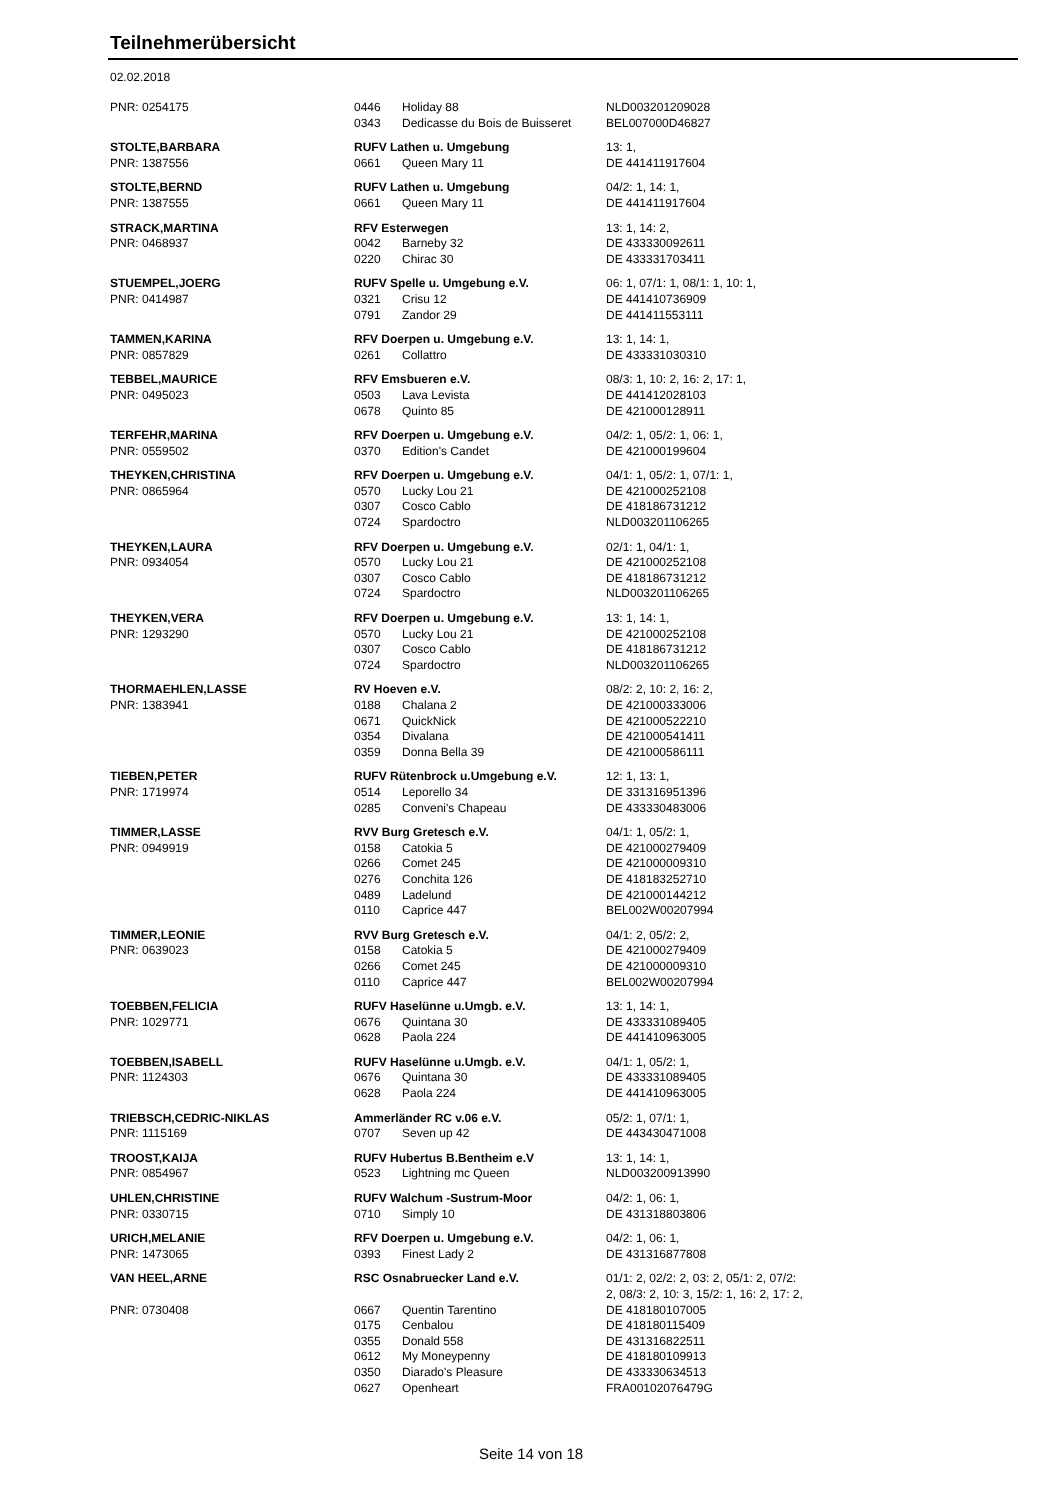Teilnehmerübersicht
02.02.2018
| PNR: 0254175 | 0446 | Holiday 88 | NLD003201209028 |
| | 0343 | Dedicasse du Bois de Buisseret | BEL007000D46827 |
| STOLTE,BARBARA | RUFV Lathen u. Umgebung | | 13: 1, |
| PNR: 1387556 | 0661 | Queen Mary 11 | DE 441411917604 |
| STOLTE,BERND | RUFV Lathen u. Umgebung | | 04/2: 1, 14: 1, |
| PNR: 1387555 | 0661 | Queen Mary 11 | DE 441411917604 |
| STRACK,MARTINA | RFV Esterwegen | | 13: 1, 14: 2, |
| PNR: 0468937 | 0042 | Barneby 32 | DE 433330092611 |
| | 0220 | Chirac 30 | DE 433331703411 |
| STUEMPEL,JOERG | RUFV Spelle u. Umgebung e.V. | | 06: 1, 07/1: 1, 08/1: 1, 10: 1, |
| PNR: 0414987 | 0321 | Crisu 12 | DE 441410736909 |
| | 0791 | Zandor 29 | DE 441411553111 |
| TAMMEN,KARINA | RFV Doerpen u. Umgebung e.V. | | 13: 1, 14: 1, |
| PNR: 0857829 | 0261 | Collattro | DE 433331030310 |
| TEBBEL,MAURICE | RFV Emsbueren e.V. | | 08/3: 1, 10: 2, 16: 2, 17: 1, |
| PNR: 0495023 | 0503 | Lava Levista | DE 441412028103 |
| | 0678 | Quinto 85 | DE 421000128911 |
| TERFEHR,MARINA | RFV Doerpen u. Umgebung e.V. | | 04/2: 1, 05/2: 1, 06: 1, |
| PNR: 0559502 | 0370 | Edition's Candet | DE 421000199604 |
| THEYKEN,CHRISTINA | RFV Doerpen u. Umgebung e.V. | | 04/1: 1, 05/2: 1, 07/1: 1, |
| PNR: 0865964 | 0570 | Lucky Lou 21 | DE 421000252108 |
| | 0307 | Cosco Cablo | DE 418186731212 |
| | 0724 | Spardoctro | NLD003201106265 |
| THEYKEN,LAURA | RFV Doerpen u. Umgebung e.V. | | 02/1: 1, 04/1: 1, |
| PNR: 0934054 | 0570 | Lucky Lou 21 | DE 421000252108 |
| | 0307 | Cosco Cablo | DE 418186731212 |
| | 0724 | Spardoctro | NLD003201106265 |
| THEYKEN,VERA | RFV Doerpen u. Umgebung e.V. | | 13: 1, 14: 1, |
| PNR: 1293290 | 0570 | Lucky Lou 21 | DE 421000252108 |
| | 0307 | Cosco Cablo | DE 418186731212 |
| | 0724 | Spardoctro | NLD003201106265 |
| THORMAEHLEN,LASSE | RV Hoeven e.V. | | 08/2: 2, 10: 2, 16: 2, |
| PNR: 1383941 | 0188 | Chalana 2 | DE 421000333006 |
| | 0671 | QuickNick | DE 421000522210 |
| | 0354 | Divalana | DE 421000541411 |
| | 0359 | Donna Bella 39 | DE 421000586111 |
| TIEBEN,PETER | RUFV Rütenbrock u.Umgebung e.V. | | 12: 1, 13: 1, |
| PNR: 1719974 | 0514 | Leporello 34 | DE 331316951396 |
| | 0285 | Conveni's Chapeau | DE 433330483006 |
| TIMMER,LASSE | RVV Burg Gretesch e.V. | | 04/1: 1, 05/2: 1, |
| PNR: 0949919 | 0158 | Catokia 5 | DE 421000279409 |
| | 0266 | Comet 245 | DE 421000009310 |
| | 0276 | Conchita 126 | DE 418183252710 |
| | 0489 | Ladelund | DE 421000144212 |
| | 0110 | Caprice 447 | BEL002W00207994 |
| TIMMER,LEONIE | RVV Burg Gretesch e.V. | | 04/1: 2, 05/2: 2, |
| PNR: 0639023 | 0158 | Catokia 5 | DE 421000279409 |
| | 0266 | Comet 245 | DE 421000009310 |
| | 0110 | Caprice 447 | BEL002W00207994 |
| TOEBBEN,FELICIA | RUFV Haselünne u.Umgb. e.V. | | 13: 1, 14: 1, |
| PNR: 1029771 | 0676 | Quintana 30 | DE 433331089405 |
| | 0628 | Paola 224 | DE 441410963005 |
| TOEBBEN,ISABELL | RUFV Haselünne u.Umgb. e.V. | | 04/1: 1, 05/2: 1, |
| PNR: 1124303 | 0676 | Quintana 30 | DE 433331089405 |
| | 0628 | Paola 224 | DE 441410963005 |
| TRIEBSCH,CEDRIC-NIKLAS | Ammerländer RC v.06 e.V. | | 05/2: 1, 07/1: 1, |
| PNR: 1115169 | 0707 | Seven up 42 | DE 443430471008 |
| TROOST,KAIJA | RUFV Hubertus B.Bentheim e.V | | 13: 1, 14: 1, |
| PNR: 0854967 | 0523 | Lightning mc Queen | NLD003200913990 |
| UHLEN,CHRISTINE | RUFV Walchum -Sustrum-Moor | | 04/2: 1, 06: 1, |
| PNR: 0330715 | 0710 | Simply 10 | DE 431318803806 |
| URICH,MELANIE | RFV Doerpen u. Umgebung e.V. | | 04/2: 1, 06: 1, |
| PNR: 1473065 | 0393 | Finest Lady 2 | DE 431316877808 |
| VAN HEEL,ARNE | RSC Osnabruecker Land e.V. | | 01/1: 2, 02/2: 2, 03: 2, 05/1: 2, 07/2: 2, 08/3: 2, 10: 3, 15/2: 1, 16: 2, 17: 2, |
| PNR: 0730408 | 0667 | Quentin Tarentino | DE 418180107005 |
| | 0175 | Cenbalou | DE 418180115409 |
| | 0355 | Donald 558 | DE 431316822511 |
| | 0612 | My Moneypenny | DE 418180109913 |
| | 0350 | Diarado's Pleasure | DE 433330634513 |
| | 0627 | Openheart | FRA00102076479G |
Seite 14 von 18